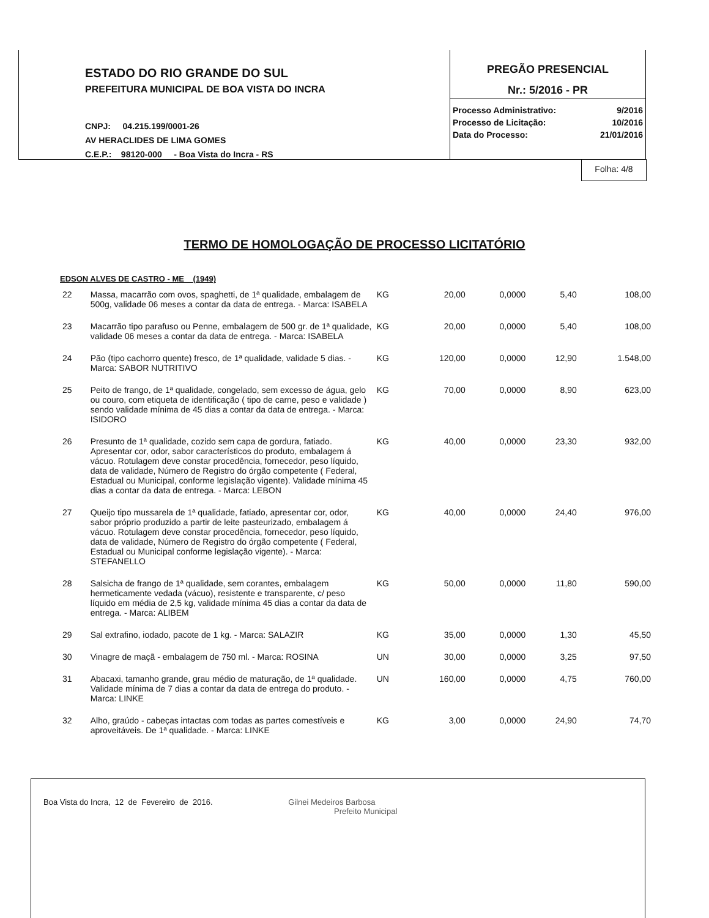ESTADO DO RIO GRANDE DO SUL
PREFEITURA MUNICIPAL DE BOA VISTA DO INCRA
CNPJ: 04.215.199/0001-26
AV HERACLIDES DE LIMA GOMES
C.E.P.: 98120-000 - Boa Vista do Incra - RS
PREGÃO PRESENCIAL
Nr.: 5/2016 - PR
| Processo Administrativo: | 9/2016 |
| Processo de Licitação: | 10/2016 |
| Data do Processo: | 21/01/2016 |
Folha: 4/8
TERMO DE HOMOLOGAÇÃO DE PROCESSO LICITATÓRIO
EDSON ALVES DE CASTRO - ME (1949)
| 22 | Massa, macarrão com ovos, spaghetti, de 1ª qualidade, embalagem de 500g, validade 06 meses a contar da data de entrega. - Marca: ISABELA | KG | 20,00 | 0,0000 | 5,40 | 108,00 |
| 23 | Macarrão tipo parafuso ou Penne, embalagem de 500 gr. de 1ª qualidade, validade 06 meses a contar da data de entrega. - Marca: ISABELA | KG | 20,00 | 0,0000 | 5,40 | 108,00 |
| 24 | Pão (tipo cachorro quente) fresco, de 1ª qualidade, validade 5 dias. - Marca: SABOR NUTRITIVO | KG | 120,00 | 0,0000 | 12,90 | 1.548,00 |
| 25 | Peito de frango, de 1ª qualidade, congelado, sem excesso de água, gelo ou couro, com etiqueta de identificação ( tipo de carne, peso e validade ) sendo validade mínima de 45 dias a contar da data de entrega. - Marca: ISIDORO | KG | 70,00 | 0,0000 | 8,90 | 623,00 |
| 26 | Presunto de 1ª qualidade, cozido sem capa de gordura, fatiado. Apresentar cor, odor, sabor característicos do produto, embalagem á vácuo. Rotulagem deve constar procedência, fornecedor, peso líquido, data de validade, Número de Registro do órgão competente ( Federal, Estadual ou Municipal, conforme legislação vigente). Validade mínima 45 dias a contar da data de entrega. - Marca: LEBON | KG | 40,00 | 0,0000 | 23,30 | 932,00 |
| 27 | Queijo tipo mussarela de 1ª qualidade, fatiado, apresentar cor, odor, sabor próprio produzido a partir de leite pasteurizado, embalagem á vácuo. Rotulagem deve constar procedência, fornecedor, peso líquido, data de validade, Número de Registro do órgão competente ( Federal, Estadual ou Municipal conforme legislação vigente). - Marca: STEFANELLO | KG | 40,00 | 0,0000 | 24,40 | 976,00 |
| 28 | Salsicha de frango de 1ª qualidade, sem corantes, embalagem hermeticamente vedada (vácuo), resistente e transparente, c/ peso líquido em média de 2,5 kg, validade mínima 45 dias a contar da data de entrega. - Marca: ALIBEM | KG | 50,00 | 0,0000 | 11,80 | 590,00 |
| 29 | Sal extrafino, iodado, pacote de 1 kg. - Marca: SALAZIR | KG | 35,00 | 0,0000 | 1,30 | 45,50 |
| 30 | Vinagre de maçã - embalagem de 750 ml. - Marca: ROSINA | UN | 30,00 | 0,0000 | 3,25 | 97,50 |
| 31 | Abacaxi, tamanho grande, grau médio de maturação, de 1ª qualidade. Validade mínima de 7 dias a contar da data de entrega do produto. - Marca: LINKE | UN | 160,00 | 0,0000 | 4,75 | 760,00 |
| 32 | Alho, graúdo - cabeças intactas com todas as partes comestíveis e aproveitáveis. De 1ª qualidade. - Marca: LINKE | KG | 3,00 | 0,0000 | 24,90 | 74,70 |
Boa Vista do Incra, 12 de Fevereiro de 2016. Gilnei Medeiros Barbosa
Prefeito Municipal